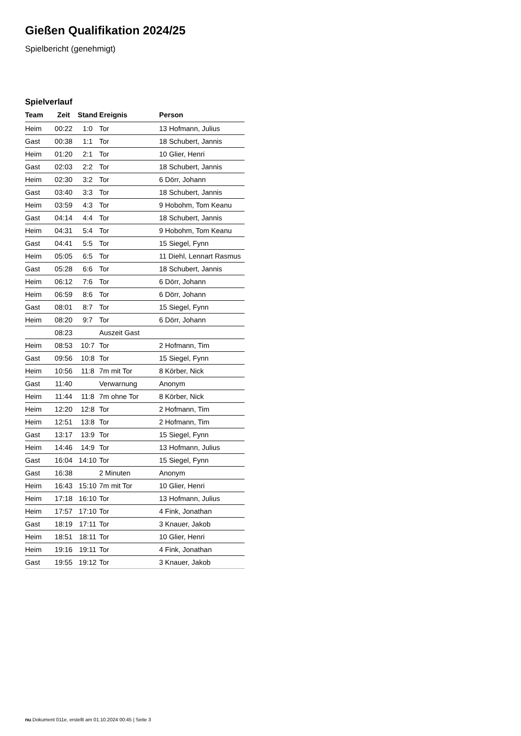Gießen Qualifikation 2024/25
Spielbericht (genehmigt)
Spielverlauf
| Team | Zeit | Stand | Ereignis | Person |
| --- | --- | --- | --- | --- |
| Heim | 00:22 | 1:0 | Tor | 13 Hofmann, Julius |
| Gast | 00:38 | 1:1 | Tor | 18 Schubert, Jannis |
| Heim | 01:20 | 2:1 | Tor | 10 Glier, Henri |
| Gast | 02:03 | 2:2 | Tor | 18 Schubert, Jannis |
| Heim | 02:30 | 3:2 | Tor | 6 Dörr, Johann |
| Gast | 03:40 | 3:3 | Tor | 18 Schubert, Jannis |
| Heim | 03:59 | 4:3 | Tor | 9 Hobohm, Tom Keanu |
| Gast | 04:14 | 4:4 | Tor | 18 Schubert, Jannis |
| Heim | 04:31 | 5:4 | Tor | 9 Hobohm, Tom Keanu |
| Gast | 04:41 | 5:5 | Tor | 15 Siegel, Fynn |
| Heim | 05:05 | 6:5 | Tor | 11 Diehl, Lennart Rasmus |
| Gast | 05:28 | 6:6 | Tor | 18 Schubert, Jannis |
| Heim | 06:12 | 7:6 | Tor | 6 Dörr, Johann |
| Heim | 06:59 | 8:6 | Tor | 6 Dörr, Johann |
| Gast | 08:01 | 8:7 | Tor | 15 Siegel, Fynn |
| Heim | 08:20 | 9:7 | Tor | 6 Dörr, Johann |
| | 08:23 | | Auszeit Gast | |
| Heim | 08:53 | 10:7 | Tor | 2 Hofmann, Tim |
| Gast | 09:56 | 10:8 | Tor | 15 Siegel, Fynn |
| Heim | 10:56 | 11:8 | 7m mit Tor | 8 Körber, Nick |
| Gast | 11:40 | | Verwarnung | Anonym |
| Heim | 11:44 | 11:8 | 7m ohne Tor | 8 Körber, Nick |
| Heim | 12:20 | 12:8 | Tor | 2 Hofmann, Tim |
| Heim | 12:51 | 13:8 | Tor | 2 Hofmann, Tim |
| Gast | 13:17 | 13:9 | Tor | 15 Siegel, Fynn |
| Heim | 14:46 | 14:9 | Tor | 13 Hofmann, Julius |
| Gast | 16:04 | 14:10 | Tor | 15 Siegel, Fynn |
| Gast | 16:38 | | 2 Minuten | Anonym |
| Heim | 16:43 | 15:10 | 7m mit Tor | 10 Glier, Henri |
| Heim | 17:18 | 16:10 | Tor | 13 Hofmann, Julius |
| Heim | 17:57 | 17:10 | Tor | 4 Fink, Jonathan |
| Gast | 18:19 | 17:11 | Tor | 3 Knauer, Jakob |
| Heim | 18:51 | 18:11 | Tor | 10 Glier, Henri |
| Heim | 19:16 | 19:11 | Tor | 4 Fink, Jonathan |
| Gast | 19:55 | 19:12 | Tor | 3 Knauer, Jakob |
nu.Dokument 011e, erstellt am 01.10.2024 00:45 | Seite 3